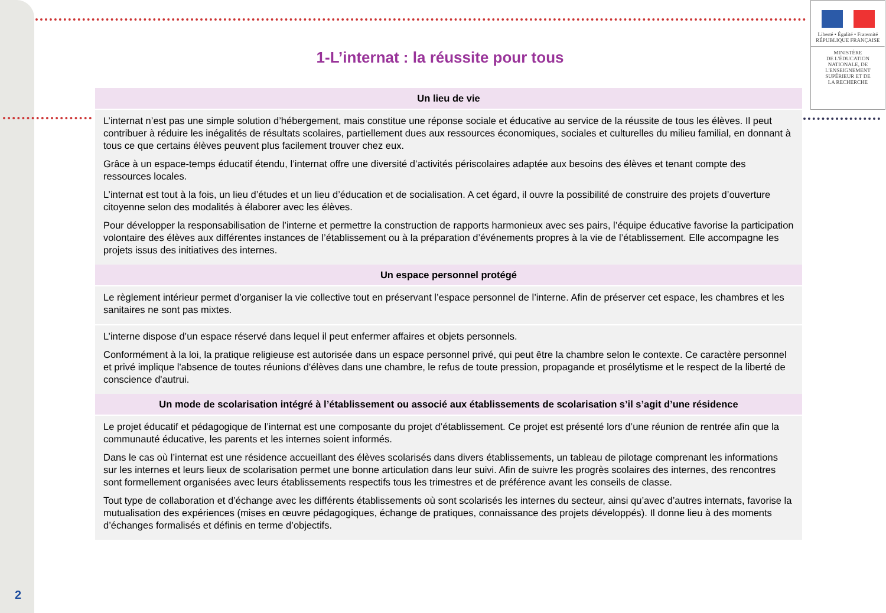Liberté • Égalité • Fraternité
RÉPUBLIQUE FRANÇAISE
MINISTÈRE
DE L'ÉDUCATION
NATIONALE, DE
L'ENSEIGNEMENT
SUPÉRIEUR ET DE
LA RECHERCHE
1-L’internat : la réussite pour tous
| Un lieu de vie |
| --- |
| L’internat n’est pas une simple solution d’hébergement, mais constitue une réponse sociale et éducative au service de la réussite de tous les élèves. Il peut contribuer à réduire les inégalités de résultats scolaires, partiellement dues aux ressources économiques, sociales et culturelles du milieu familial, en donnant à tous ce que certains élèves peuvent plus facilement trouver chez eux. Grâce à un espace-temps éducatif étendu, l’internat offre une diversité d’activités périscolaires adaptée aux besoins des élèves et tenant compte des ressources locales. L’internat est tout à la fois, un lieu d’études et un lieu d’éducation et de socialisation. A cet égard, il ouvre la possibilité de construire des projets d’ouverture citoyenne selon des modalités à élaborer avec les élèves. Pour développer la responsabilisation de l’interne et permettre la construction de rapports harmonieux avec ses pairs, l’équipe éducative favorise la participation volontaire des élèves aux différentes instances de l’établissement ou à la préparation d’événements propres à la vie de l’établissement. Elle accompagne les projets issus des initiatives des internes. |
| Un espace personnel protégé |
| Le règlement intérieur permet d’organiser la vie collective tout en préservant l’espace personnel de l’interne. Afin de préserver cet espace, les chambres et les sanitaires ne sont pas mixtes. |
| L’interne dispose d’un espace réservé dans lequel il peut enfermer affaires et objets personnels. Conformément à la loi, la pratique religieuse est autorisée dans un espace personnel privé, qui peut être la chambre selon le contexte. Ce caractère personnel et privé implique l'absence de toutes réunions d'élèves dans une chambre, le refus de toute pression, propagande et prosélytisme et le respect de la liberté de conscience d'autrui. |
| Un mode de scolarisation intégré à l’établissement ou associé aux établissements de scolarisation s’il s’agit d’une résidence |
| Le projet éducatif et pédagogique de l’internat est une composante du projet d’établissement. Ce projet est présenté lors d’une réunion de rentrée afin que la communauté éducative, les parents et les internes soient informés. Dans le cas où l’internat est une résidence accueillant des élèves scolarisés dans divers établissements, un tableau de pilotage comprenant les informations sur les internes et leurs lieux de scolarisation permet une bonne articulation dans leur suivi. Afin de suivre les progrès scolaires des internes, des rencontres sont formellement organisées avec leurs établissements respectifs tous les trimestres et de préférence avant les conseils de classe. Tout type de collaboration et d’échange avec les différents établissements où sont scolarisés les internes du secteur, ainsi qu’avec d’autres internats, favorise la mutualisation des expériences (mises en œuvre pédagogiques, échange de pratiques, connaissance des projets développés). Il donne lieu à des moments d’échanges formalisés et définis en terme d’objectifs. |
2